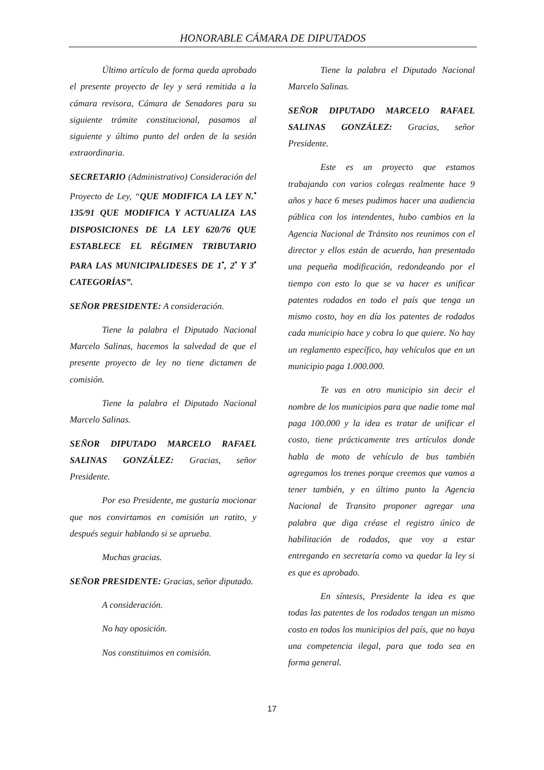HONORABLE CÁMARA DE DIPUTADOS
Último artículo de forma queda aprobado el presente proyecto de ley y será remitida a la cámara revisora, Cámara de Senadores para su siguiente trámite constitucional, pasamos al siguiente y último punto del orden de la sesión extraordinaria.
SECRETARIO (Administrativo) Consideración del Proyecto de Ley, “QUE MODIFICA LA LEY N.<sup>•</sup> 135/91 QUE MODIFICA Y ACTUALIZA LAS DISPOSICIONES DE LA LEY 620/76 QUE ESTABLECE EL RÉGIMEN TRIBUTARIO PARA LAS MUNICIPALIDESES DE 1<sup>•</sup>, 2<sup>•</sup> Y 3<sup>•</sup> CATEGORÍAS”.
SEÑOR PRESIDENTE: A consideración.
Tiene la palabra el Diputado Nacional Marcelo Salinas, hacemos la salvedad de que el presente proyecto de ley no tiene dictamen de comisión.
Tiene la palabra el Diputado Nacional Marcelo Salinas.
SEÑOR DIPUTADO MARCELO RAFAEL SALINAS GONZÁLEZ: Gracias, señor Presidente.
Por eso Presidente, me gustaría mocionar que nos convirtamos en comisión un ratito, y después seguir hablando si se aprueba.
Muchas gracias.
SEÑOR PRESIDENTE: Gracias, señor diputado.
A consideración.
No hay oposición.
Nos constituimos en comisión.
Tiene la palabra el Diputado Nacional Marcelo Salinas.
SEÑOR DIPUTADO MARCELO RAFAEL SALINAS GONZÁLEZ: Gracias, señor Presidente.
Este es un proyecto que estamos trabajando con varios colegas realmente hace 9 años y hace 6 meses pudimos hacer una audiencia pública con los intendentes, hubo cambios en la Agencia Nacional de Tránsito nos reunimos con el director y ellos están de acuerdo, han presentado una pequeña modificación, redondeando por el tiempo con esto lo que se va hacer es unificar patentes rodados en todo el país que tenga un mismo costo, hoy en día los patentes de rodados cada municipio hace y cobra lo que quiere. No hay un reglamento específico, hay vehículos que en un municipio paga 1.000.000.
Te vas en otro municipio sin decir el nombre de los municipios para que nadie tome mal paga 100.000 y la idea es tratar de unificar el costo, tiene prácticamente tres artículos donde habla de moto de vehículo de bus también agregamos los trenes porque creemos que vamos a tener también, y en último punto la Agencia Nacional de Transito proponer agregar una palabra que diga créase el registro único de habilitación de rodados, que voy a estar entregando en secretaría como va quedar la ley si es que es aprobado.
En síntesis, Presidente la idea es que todas las patentes de los rodados tengan un mismo costo en todos los municipios del país, que no haya una competencia ilegal, para que todo sea en forma general.
17